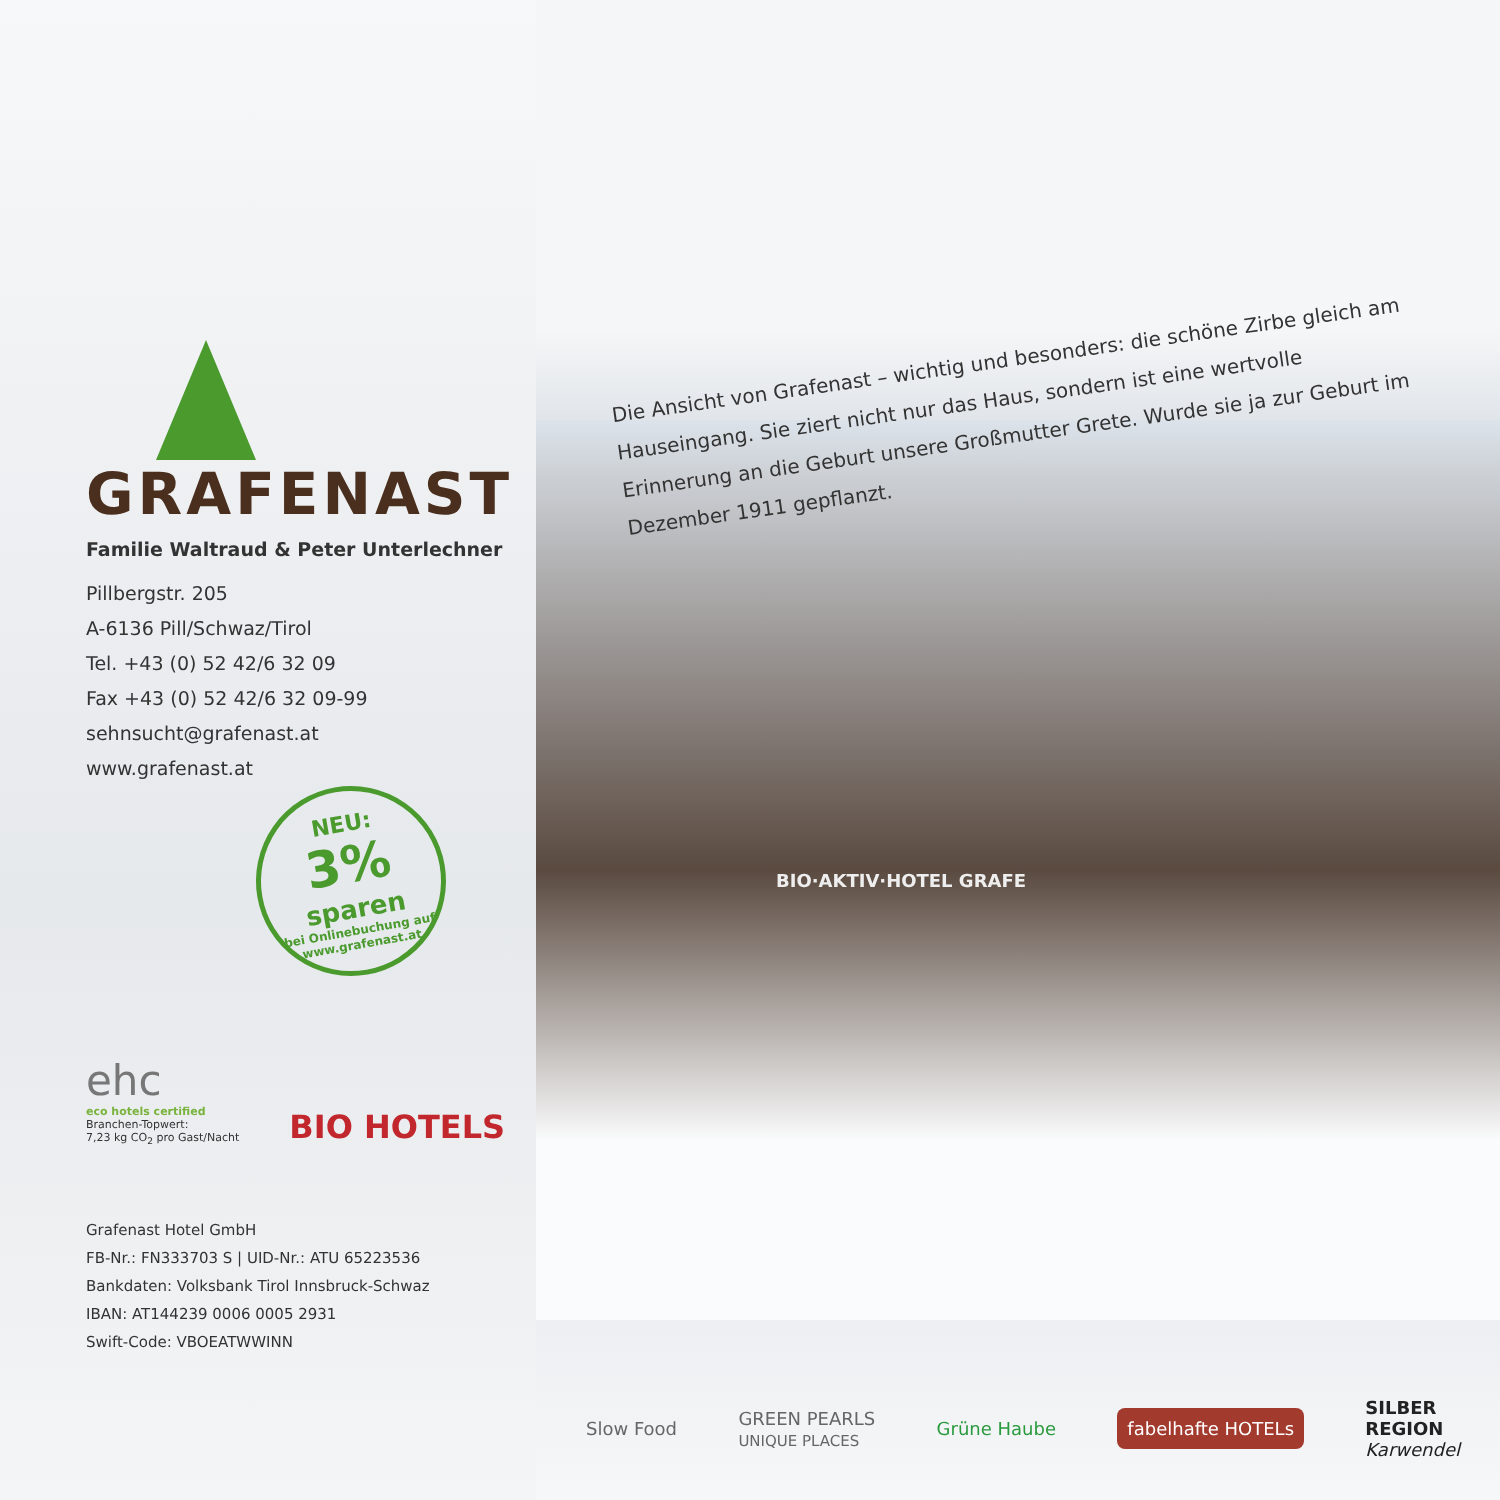GRAFENAST
Familie Waltraud & Peter Unterlechner
Pillbergstr. 205
A-6136 Pill/Schwaz/Tirol
Tel. +43 (0) 52 42/6 32 09
Fax +43 (0) 52 42/6 32 09-99
sehnsucht@grafenast.at
www.grafenast.at
NEU:
3%
sparen
bei Onlinebuchung auf www.grafenast.at
ehc
eco hotels certified
Branchen-Topwert:
7,23 kg CO<sub>2</sub> pro Gast/Nacht
BIO HOTELS
Grafenast Hotel GmbH
FB-Nr.: FN333703 S | UID-Nr.: ATU 65223536
Bankdaten: Volksbank Tirol Innsbruck-Schwaz
IBAN: AT144239 0006 0005 2931
Swift-Code: VBOEATWWINN
BIO·AKTIV·HOTEL GRAFE
Die Ansicht von Grafenast – wichtig und besonders: die schöne Zirbe gleich am Hauseingang. Sie ziert nicht nur das Haus, sondern ist eine wertvolle Erinnerung an die Geburt unsere Großmutter Grete. Wurde sie ja zur Geburt im Dezember 1911 gepflanzt.
Slow Food GREEN PEARLS
UNIQUE PLACES Grüne Haube fabelhafte HOTELs SILBER
REGION
Karwendel